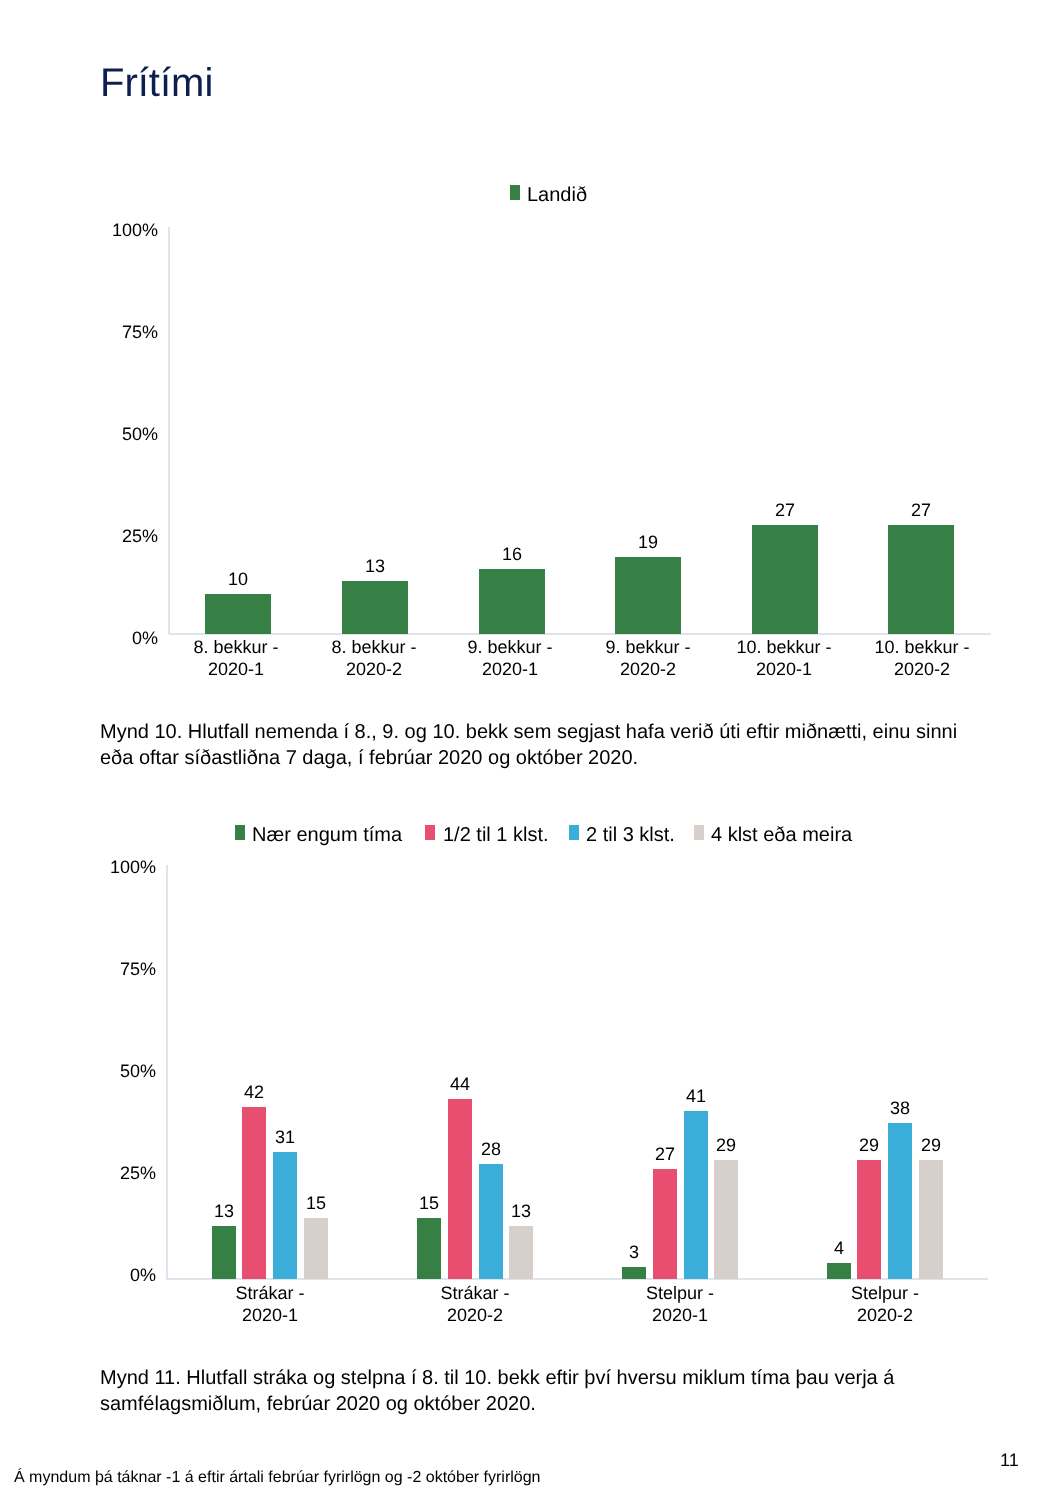Frítími
Landið
100%
75%
50%
25%
0%
10
13
16
19
27
27
8. bekkur -
2020-1
8. bekkur -
2020-2
9. bekkur -
2020-1
9. bekkur -
2020-2
10. bekkur -
2020-1
10. bekkur -
2020-2
Mynd 10. Hlutfall nemenda í 8., 9. og 10. bekk sem segjast hafa verið úti eftir miðnætti, einu sinni eða oftar síðastliðna 7 daga, í febrúar 2020 og október 2020.
Nær engum tíma
1/2 til 1 klst.
2 til 3 klst.
4 klst eða meira
100%
75%
50%
25%
0%
13
42
31
15
15
44
28
13
3
27
41
29
4
29
38
29
Strákar -
2020-1
Strákar -
2020-2
Stelpur -
2020-1
Stelpur -
2020-2
Mynd 11. Hlutfall stráka og stelpna í 8. til 10. bekk eftir því hversu miklum tíma þau verja á samfélagsmiðlum, febrúar 2020 og október 2020.
Á myndum þá táknar -1 á eftir ártali febrúar fyrirlögn og -2 október fyrirlögn
11